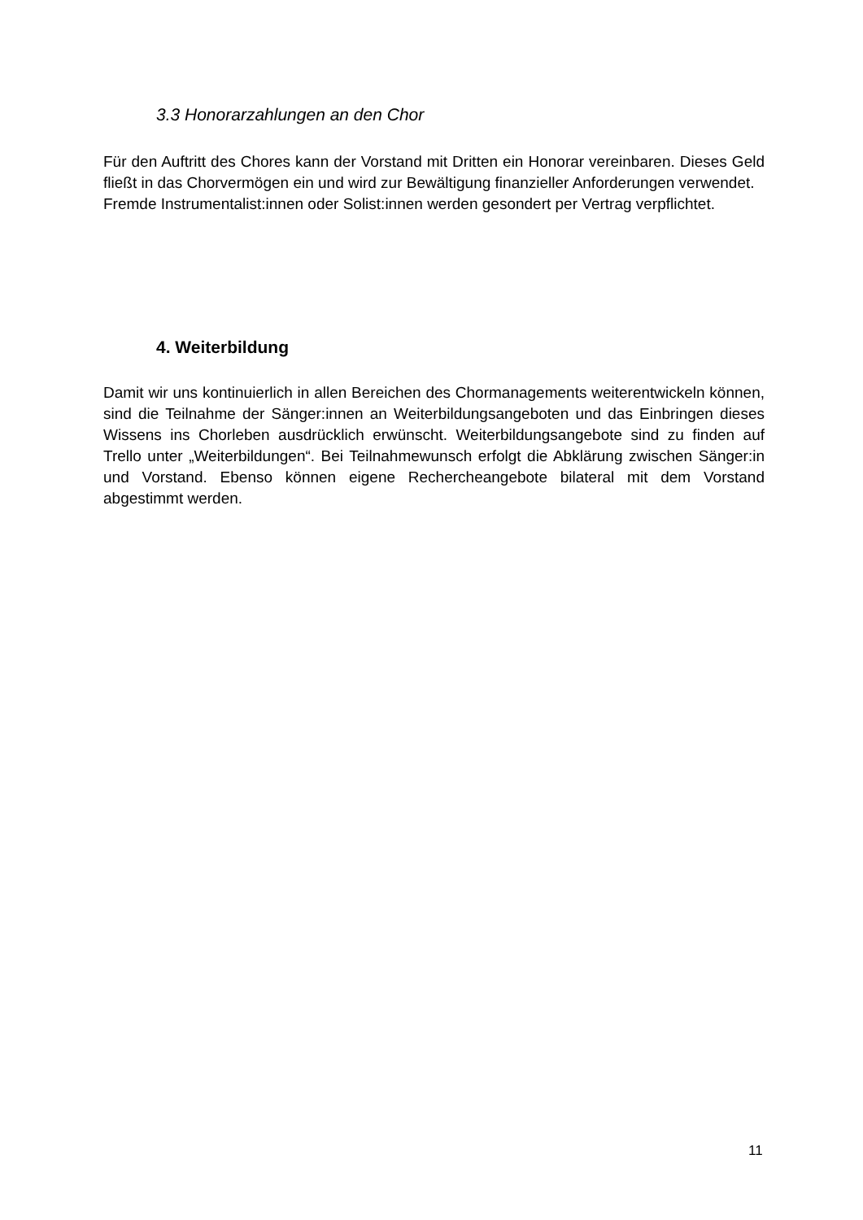3.3 Honorarzahlungen an den Chor
Für den Auftritt des Chores kann der Vorstand mit Dritten ein Honorar vereinbaren. Dieses Geld fließt in das Chorvermögen ein und wird zur Bewältigung finanzieller Anforderungen verwendet.
Fremde Instrumentalist:innen oder Solist:innen werden gesondert per Vertrag verpflichtet.
4. Weiterbildung
Damit wir uns kontinuierlich in allen Bereichen des Chormanagements weiterentwickeln können, sind die Teilnahme der Sänger:innen an Weiterbildungsangeboten und das Einbringen dieses Wissens ins Chorleben ausdrücklich erwünscht. Weiterbildungsangebote sind zu finden auf Trello unter „Weiterbildungen“. Bei Teilnahmewunsch erfolgt die Abklärung zwischen Sänger:in und Vorstand. Ebenso können eigene Rechercheangebote bilateral mit dem Vorstand abgestimmt werden.
11